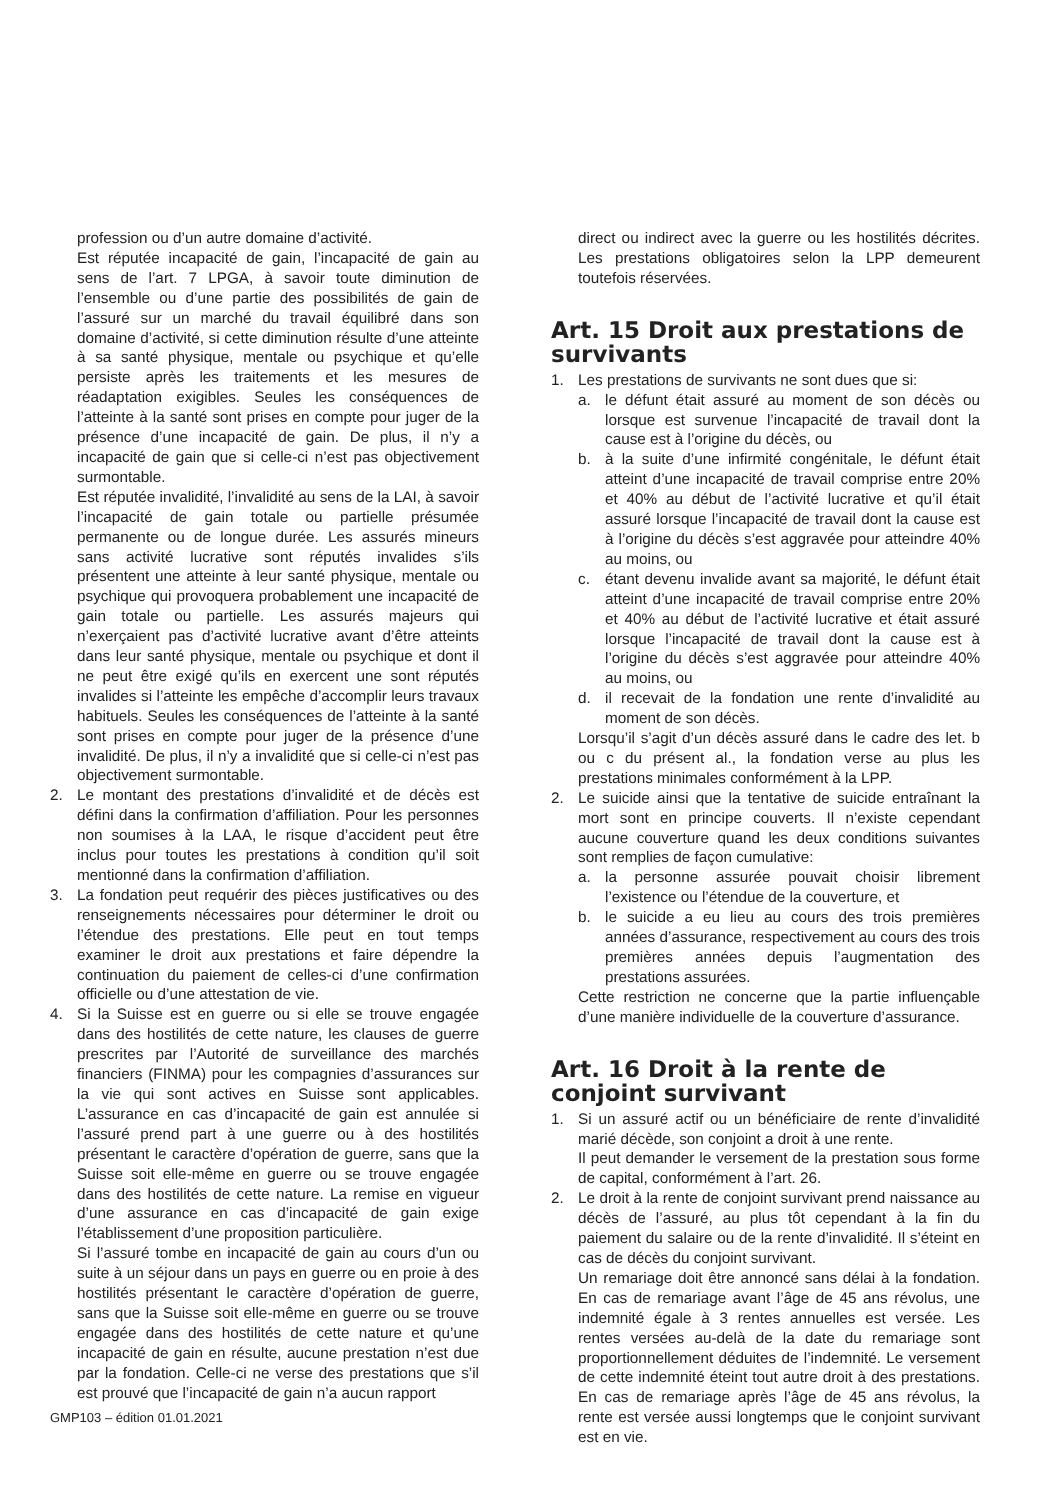profession ou d’un autre domaine d’activité.
Est réputée incapacité de gain, l’incapacité de gain au sens de l’art. 7 LPGA, à savoir toute diminution de l’ensemble ou d’une partie des possibilités de gain de l’assuré sur un marché du travail équilibré dans son domaine d’activité, si cette diminution résulte d’une atteinte à sa santé physique, mentale ou psychique et qu’elle persiste après les traitements et les mesures de réadaptation exigibles. Seules les conséquences de l’atteinte à la santé sont prises en compte pour juger de la présence d’une incapacité de gain. De plus, il n’y a incapacité de gain que si celle-ci n’est pas objectivement surmontable.
Est réputée invalidité, l’invalidité au sens de la LAI, à savoir l’incapacité de gain totale ou partielle présumée permanente ou de longue durée. Les assurés mineurs sans activité lucrative sont réputés invalides s’ils présentent une atteinte à leur santé physique, mentale ou psychique qui provoquera probablement une incapacité de gain totale ou partielle. Les assurés majeurs qui n’exerçaient pas d’activité lucrative avant d’être atteints dans leur santé physique, mentale ou psychique et dont il ne peut être exigé qu’ils en exercent une sont réputés invalides si l’atteinte les empêche d’accomplir leurs travaux habituels. Seules les conséquences de l’atteinte à la santé sont prises en compte pour juger de la présence d’une invalidité. De plus, il n’y a invalidité que si celle-ci n’est pas objectivement surmontable.
2. Le montant des prestations d’invalidité et de décès est défini dans la confirmation d’affiliation. Pour les personnes non soumises à la LAA, le risque d’accident peut être inclus pour toutes les prestations à condition qu’il soit mentionné dans la confirmation d’affiliation.
3. La fondation peut requérir des pièces justificatives ou des renseignements nécessaires pour déterminer le droit ou l’étendue des prestations. Elle peut en tout temps examiner le droit aux prestations et faire dépendre la continuation du paiement de celles-ci d’une confirmation officielle ou d’une attestation de vie.
4. Si la Suisse est en guerre ou si elle se trouve engagée dans des hostilités de cette nature, les clauses de guerre prescrites par l’Autorité de surveillance des marchés financiers (FINMA) pour les compagnies d’assurances sur la vie qui sont actives en Suisse sont applicables. L’assurance en cas d’incapacité de gain est annulée si l’assuré prend part à une guerre ou à des hostilités présentant le caractère d’opération de guerre, sans que la Suisse soit elle-même en guerre ou se trouve engagée dans des hostilités de cette nature. La remise en vigueur d’une assurance en cas d’incapacité de gain exige l’établissement d’une proposition particulière.
Si l’assuré tombe en incapacité de gain au cours d’un ou suite à un séjour dans un pays en guerre ou en proie à des hostilités présentant le caractère d’opération de guerre, sans que la Suisse soit elle-même en guerre ou se trouve engagée dans des hostilités de cette nature et qu’une incapacité de gain en résulte, aucune prestation n’est due par la fondation. Celle-ci ne verse des prestations que s’il est prouvé que l’incapacité de gain n’a aucun rapport
direct ou indirect avec la guerre ou les hostilités décrites. Les prestations obligatoires selon la LPP demeurent toutefois réservées.
Art. 15 Droit aux prestations de survivants
1. Les prestations de survivants ne sont dues que si:
a. le défunt était assuré au moment de son décès ou lorsque est survenue l’incapacité de travail dont la cause est à l’origine du décès, ou
b. à la suite d’une infirmité congénitale, le défunt était atteint d’une incapacité de travail comprise entre 20% et 40% au début de l’activité lucrative et qu’il était assuré lorsque l’incapacité de travail dont la cause est à l’origine du décès s’est aggravée pour atteindre 40% au moins, ou
c. étant devenu invalide avant sa majorité, le défunt était atteint d’une incapacité de travail comprise entre 20% et 40% au début de l’activité lucrative et était assuré lorsque l’incapacité de travail dont la cause est à l’origine du décès s’est aggravée pour atteindre 40% au moins, ou
d. il recevait de la fondation une rente d’invalidité au moment de son décès.
Lorsqu’il s’agit d’un décès assuré dans le cadre des let. b ou c du présent al., la fondation verse au plus les prestations minimales conformément à la LPP.
2. Le suicide ainsi que la tentative de suicide entraînant la mort sont en principe couverts. Il n’existe cependant aucune couverture quand les deux conditions suivantes sont remplies de façon cumulative:
a. la personne assurée pouvait choisir librement l’existence ou l’étendue de la couverture, et
b. le suicide a eu lieu au cours des trois premières années d’assurance, respectivement au cours des trois premières années depuis l’augmentation des prestations assurées.
Cette restriction ne concerne que la partie influençable d’une manière individuelle de la couverture d’assurance.
Art. 16 Droit à la rente de conjoint survivant
1. Si un assuré actif ou un bénéficiaire de rente d’invalidité marié décède, son conjoint a droit à une rente.
Il peut demander le versement de la prestation sous forme de capital, conformément à l’art. 26.
2. Le droit à la rente de conjoint survivant prend naissance au décès de l’assuré, au plus tôt cependant à la fin du paiement du salaire ou de la rente d’invalidité. Il s’éteint en cas de décès du conjoint survivant.
Un remariage doit être annoncé sans délai à la fondation. En cas de remariage avant l’âge de 45 ans révolus, une indemnité égale à 3 rentes annuelles est versée. Les rentes versées au-delà de la date du remariage sont proportionnellement déduites de l’indemnité. Le versement de cette indemnité éteint tout autre droit à des prestations. En cas de remariage après l’âge de 45 ans révolus, la rente est versée aussi longtemps que le conjoint survivant est en vie.
GMP103 – édition 01.01.2021